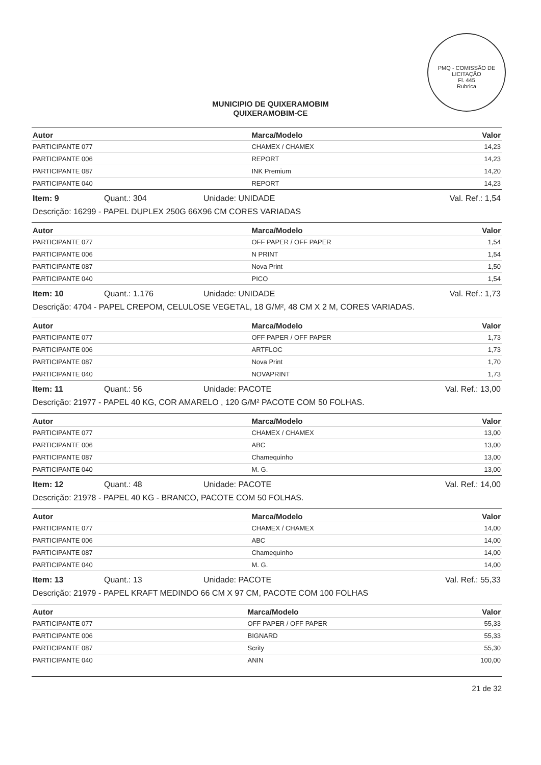PMQ - COMISSÃO DE LICITAÇÃO
Fl. 445
Rubrica
MUNICIPIO DE QUIXERAMOBIM
QUIXERAMOBIM-CE
| Autor | Marca/Modelo | Valor |
| --- | --- | --- |
| PARTICIPANTE 077 | CHAMEX / CHAMEX | 14,23 |
| PARTICIPANTE 006 | REPORT | 14,23 |
| PARTICIPANTE 087 | INK Premium | 14,20 |
| PARTICIPANTE 040 | REPORT | 14,23 |
Item: 9 Quant.: 304 Unidade: UNIDADE Val. Ref.: 1,54
Descrição: 16299 - PAPEL DUPLEX 250G 66X96 CM CORES VARIADAS
| Autor | Marca/Modelo | Valor |
| --- | --- | --- |
| PARTICIPANTE 077 | OFF PAPER / OFF PAPER | 1,54 |
| PARTICIPANTE 006 | N PRINT | 1,54 |
| PARTICIPANTE 087 | Nova Print | 1,50 |
| PARTICIPANTE 040 | PICO | 1,54 |
Item: 10 Quant.: 1.176 Unidade: UNIDADE Val. Ref.: 1,73
Descrição: 4704 - PAPEL CREPOM, CELULOSE VEGETAL, 18 G/M², 48 CM X 2 M, CORES VARIADAS.
| Autor | Marca/Modelo | Valor |
| --- | --- | --- |
| PARTICIPANTE 077 | OFF PAPER / OFF PAPER | 1,73 |
| PARTICIPANTE 006 | ARTFLOC | 1,73 |
| PARTICIPANTE 087 | Nova Print | 1,70 |
| PARTICIPANTE 040 | NOVAPRINT | 1,73 |
Item: 11 Quant.: 56 Unidade: PACOTE Val. Ref.: 13,00
Descrição: 21977 - PAPEL 40 KG, COR AMARELO , 120 G/M² PACOTE COM 50 FOLHAS.
| Autor | Marca/Modelo | Valor |
| --- | --- | --- |
| PARTICIPANTE 077 | CHAMEX / CHAMEX | 13,00 |
| PARTICIPANTE 006 | ABC | 13,00 |
| PARTICIPANTE 087 | Chamequinho | 13,00 |
| PARTICIPANTE 040 | M. G. | 13,00 |
Item: 12 Quant.: 48 Unidade: PACOTE Val. Ref.: 14,00
Descrição: 21978 - PAPEL 40 KG - BRANCO, PACOTE COM 50 FOLHAS.
| Autor | Marca/Modelo | Valor |
| --- | --- | --- |
| PARTICIPANTE 077 | CHAMEX / CHAMEX | 14,00 |
| PARTICIPANTE 006 | ABC | 14,00 |
| PARTICIPANTE 087 | Chamequinho | 14,00 |
| PARTICIPANTE 040 | M. G. | 14,00 |
Item: 13 Quant.: 13 Unidade: PACOTE Val. Ref.: 55,33
Descrição: 21979 - PAPEL KRAFT MEDINDO 66 CM X 97 CM, PACOTE COM 100 FOLHAS
| Autor | Marca/Modelo | Valor |
| --- | --- | --- |
| PARTICIPANTE 077 | OFF PAPER / OFF PAPER | 55,33 |
| PARTICIPANTE 006 | BIGNARD | 55,33 |
| PARTICIPANTE 087 | Scrity | 55,30 |
| PARTICIPANTE 040 | ANIN | 100,00 |
21 de 32